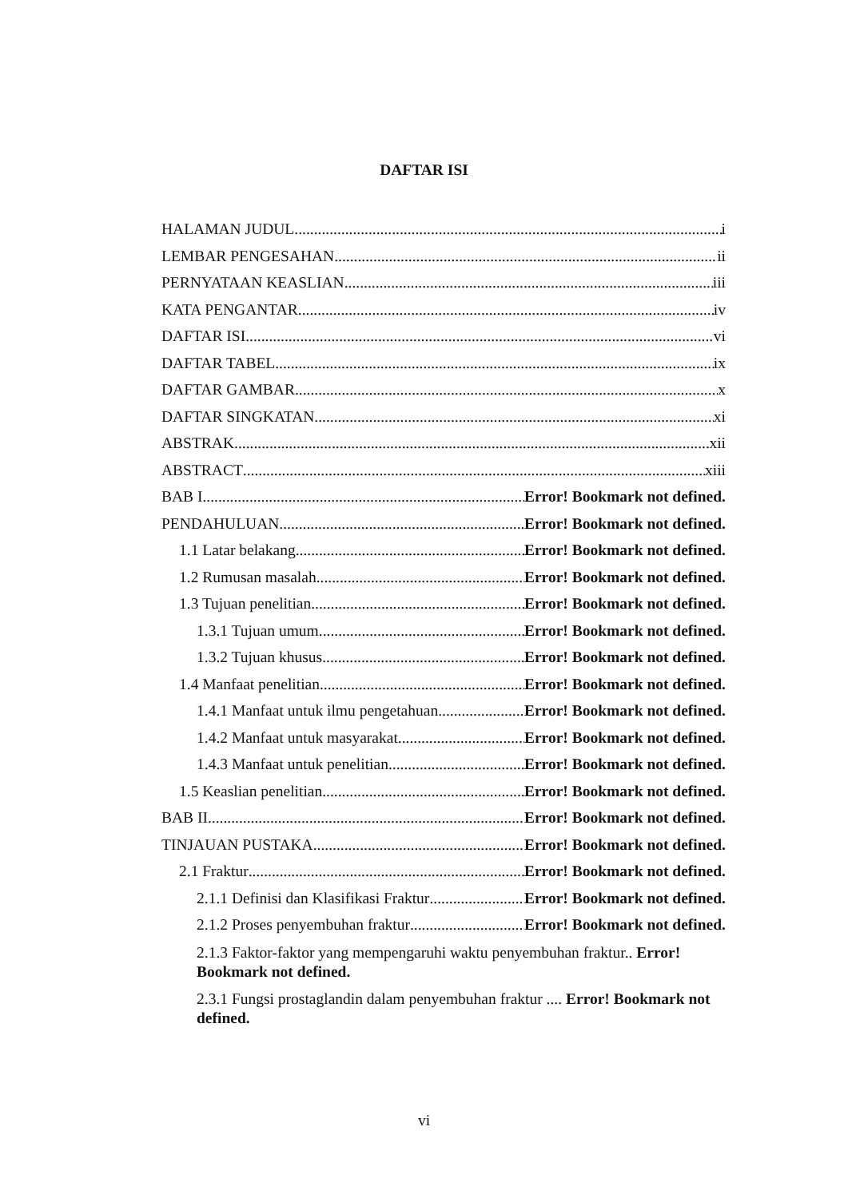DAFTAR ISI
HALAMAN JUDUL i
LEMBAR PENGESAHAN ii
PERNYATAAN KEASLIAN iii
KATA PENGANTAR iv
DAFTAR ISI vi
DAFTAR TABEL ix
DAFTAR GAMBAR x
DAFTAR SINGKATAN xi
ABSTRAK xii
ABSTRACT xiii
BAB I Error! Bookmark not defined.
PENDAHULUAN Error! Bookmark not defined.
1.1 Latar belakang Error! Bookmark not defined.
1.2 Rumusan masalah Error! Bookmark not defined.
1.3 Tujuan penelitian Error! Bookmark not defined.
1.3.1 Tujuan umum Error! Bookmark not defined.
1.3.2 Tujuan khusus Error! Bookmark not defined.
1.4 Manfaat penelitian Error! Bookmark not defined.
1.4.1 Manfaat untuk ilmu pengetahuan Error! Bookmark not defined.
1.4.2 Manfaat untuk masyarakat Error! Bookmark not defined.
1.4.3 Manfaat untuk penelitian Error! Bookmark not defined.
1.5 Keaslian penelitian Error! Bookmark not defined.
BAB II Error! Bookmark not defined.
TINJAUAN PUSTAKA Error! Bookmark not defined.
2.1 Fraktur Error! Bookmark not defined.
2.1.1 Definisi dan Klasifikasi Fraktur Error! Bookmark not defined.
2.1.2 Proses penyembuhan fraktur Error! Bookmark not defined.
2.1.3 Faktor-faktor yang mempengaruhi waktu penyembuhan fraktur.. Error! Bookmark not defined.
2.3.1 Fungsi prostaglandin dalam penyembuhan fraktur .... Error! Bookmark not defined.
vi